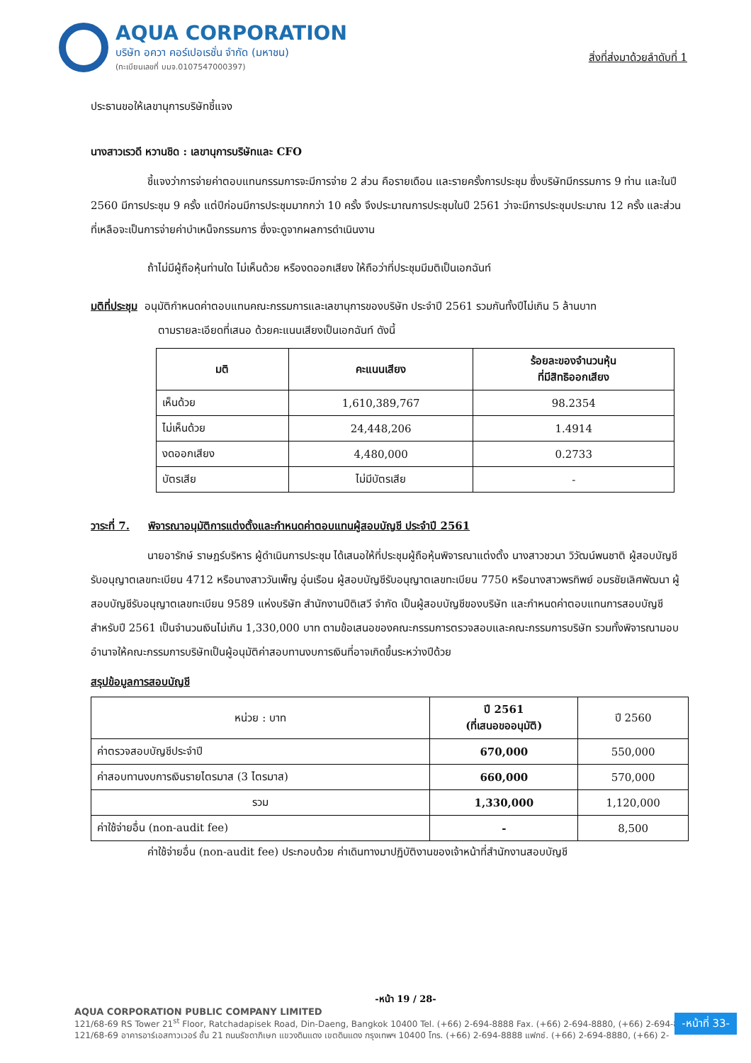AQUA CORPORATION
บริษัท อควา คอร์เปอเรชั่น จำกัด (มหาชน)
(ทะเบียนเลขที่ บมจ.0107547000397)
สิ่งที่ส่งมาด้วยลำดับที่ 1
ประธานขอให้เลขานุการบริษัทชี้แจง
นางสาวเรวดี หวานชิด : เลขานุการบริษัทและ CFO
ชี้แจงว่าการจ่ายค่าตอบแทนกรรมการจะมีการจ่าย 2 ส่วน คือรายเดือน และรายครั้งการประชุม ซึ่งบริษัทมีกรรมการ 9 ท่าน และในปี 2560 มีการประชุม 9 ครั้ง แต่ปีก่อนมีการประชุมมากกว่า 10 ครั้ง จึงประมาณการประชุมในปี 2561 ว่าจะมีการประชุมประมาณ 12 ครั้ง และส่วนที่เหลือจะเป็นการจ่ายค่าบำเหน็จกรรมการ ซึ่งจะดูจากผลการดำเนินงาน
ถ้าไม่มีผู้ถือหุ้นท่านใด ไม่เห็นด้วย หรืองดออกเสียง ให้ถือว่าที่ประชุมมีมติเป็นเอกฉันท์
มติที่ประชุม อนุมัติกำหนดค่าตอบแทนคณะกรรมการและเลขานุการของบริษัท ประจำปี 2561 รวมกันทั้งปีไม่เกิน 5 ล้านบาท
ตามรายละเอียดที่เสนอ ด้วยคะแนนเสียงเป็นเอกฉันท์ ดังนี้
| มติ | คะแนนเสียง | ร้อยละของจำนวนหุ้น ที่มีสิทธิออกเสียง |
| --- | --- | --- |
| เห็นด้วย | 1,610,389,767 | 98.2354 |
| ไม่เห็นด้วย | 24,448,206 | 1.4914 |
| งดออกเสียง | 4,480,000 | 0.2733 |
| บัตรเสีย | ไม่มีบัตรเสีย | - |
วาระที่ 7. พิจารณาอนุมัติการแต่งตั้งและกำหนดค่าตอบแทนผู้สอบบัญชี ประจำปี 2561
นายอารักษ์ ราษฎร์บริหาร ผู้ดำเนินการประชุม ได้เสนอให้ที่ประชุมผู้ถือหุ้นพิจารณาแต่งตั้ง นางสาวชวนา วิวัฒน์พนชาติ ผู้สอบบัญชีรับอนุญาตเลขทะเบียน 4712 หรือนางสาววันเพ็ญ อุ่นเรือน ผู้สอบบัญชีรับอนุญาตเลขทะเบียน 7750 หรือนางสาวพรทิพย์ อมรชัยเลิศพัฒนา ผู้สอบบัญชีรับอนุญาตเลขทะเบียน 9589 แห่งบริษัท สำนักงานปีติเสวี จำกัด เป็นผู้สอบบัญชีของบริษัท และกำหนดค่าตอบแทนการสอบบัญชีสำหรับปี 2561 เป็นจำนวนเงินไม่เกิน 1,330,000 บาท ตามข้อเสนอของคณะกรรมการตรวจสอบและคณะกรรมการบริษัท รวมทั้งพิจารณามอบอำนาจให้คณะกรรมการบริษัทเป็นผู้อนุมัติค่าสอบทานงบการเงินที่อาจเกิดขึ้นระหว่างปีด้วย
สรุปข้อมูลการสอบบัญชี
| หน่วย : บาท | ปี 2561 (ที่เสนอขออนุมัติ) | ปี 2560 |
| ค่าตรวจสอบบัญชีประจำปี | 670,000 | 550,000 |
| ค่าสอบทานงบการเงินรายไตรมาส (3 ไตรมาส) | 660,000 | 570,000 |
| รวม | 1,330,000 | 1,120,000 |
| ค่าใช้จ่ายอื่น (non-audit fee) | - | 8,500 |
ค่าใช้จ่ายอื่น (non-audit fee) ประกอบด้วย ค่าเดินทางมาปฏิบัติงานของเจ้าหน้าที่สำนักงานสอบบัญชี
-หน้า 19 / 28-
AQUA CORPORATION PUBLIC COMPANY LIMITED
121/68-69 RS Tower 21<sup>st</sup> Floor, Ratchadapisek Road, Din-Daeng, Bangkok 10400 Tel. (+66) 2-694-8888 Fax. (+66) 2-694-8880, (+66) 2-694-8880
121/68-69 อาคารอาร์เอสทาวเวอร์ ชั้น 21 ถนนรัชดาภิเษก แขวงดินแดง เขตดินแดง กรุงเทพฯ 10400 โทร. (+66) 2-694-8888 แฟกซ์. (+66) 2-694-8880, (+66) 2-
-หน้าที่ 33-